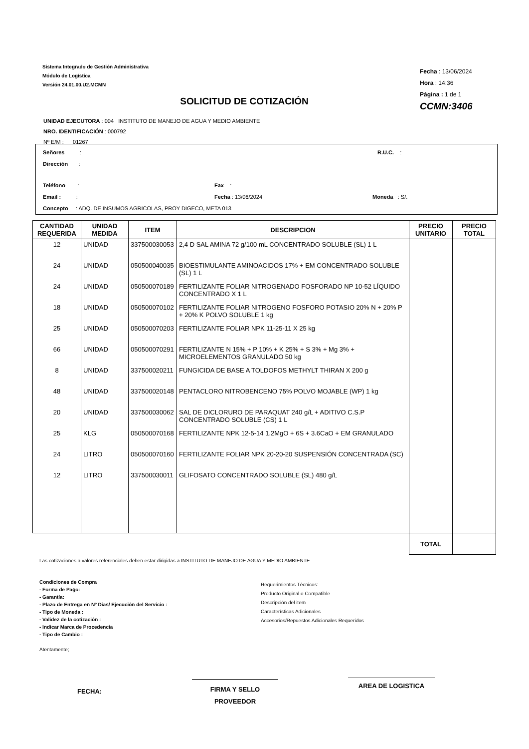Sistema Integrado de Gestión Administrativa
Módulo de Logística
Versión 24.01.00.U2.MCMN
Fecha : 13/06/2024
Hora : 14:36
Página : 1 de 1
CCMN:3406
SOLICITUD DE COTIZACIÓN
UNIDAD EJECUTORA : 004 INSTITUTO DE MANEJO DE AGUA Y MEDIO AMBIENTE
NRO. IDENTIFICACIÓN : 000792
Nº E/M : 01267
Señores : R.U.C. :
Dirección :
Teléfono : Fax :
Email : : Fecha : 13/06/2024 Moneda : S/.
Concepto : ADQ. DE INSUMOS AGRICOLAS, PROY DIGECO, META 013
| CANTIDAD REQUERIDA | UNIDAD MEDIDA | ITEM | DESCRIPCION | PRECIO UNITARIO | PRECIO TOTAL |
| --- | --- | --- | --- | --- | --- |
| 12 | UNIDAD | 337500030053 | 2,4 D SAL AMINA 72 g/100 mL CONCENTRADO SOLUBLE (SL) 1 L | | |
| 24 | UNIDAD | 050500040035 | BIOESTIMULANTE AMINOACIDOS 17% + EM CONCENTRADO SOLUBLE (SL) 1 L | | |
| 24 | UNIDAD | 050500070189 | FERTILIZANTE FOLIAR NITROGENADO FOSFORADO NP 10-52 LÍQUIDO CONCENTRADO X 1 L | | |
| 18 | UNIDAD | 050500070102 | FERTILIZANTE FOLIAR NITROGENO FOSFORO POTASIO 20% N + 20% P + 20% K POLVO SOLUBLE 1 kg | | |
| 25 | UNIDAD | 050500070203 | FERTILIZANTE FOLIAR NPK 11-25-11 X 25 kg | | |
| 66 | UNIDAD | 050500070291 | FERTILIZANTE N 15% + P 10% + K 25% + S 3% + Mg 3% + MICROELEMENTOS GRANULADO 50 kg | | |
| 8 | UNIDAD | 337500020211 | FUNGICIDA DE BASE A TOLDOFOS METHYLT THIRAN X 200 g | | |
| 48 | UNIDAD | 337500020148 | PENTACLORO NITROBENCENO 75% POLVO MOJABLE (WP) 1 kg | | |
| 20 | UNIDAD | 337500030062 | SAL DE DICLORURO DE PARAQUAT 240 g/L + ADITIVO C.S.P CONCENTRADO SOLUBLE (CS) 1 L | | |
| 25 | KLG | 050500070168 | FERTILIZANTE NPK 12-5-14 1.2MgO + 6S + 3.6CaO + EM GRANULADO | | |
| 24 | LITRO | 050500070160 | FERTILIZANTE FOLIAR NPK 20-20-20 SUSPENSIÓN CONCENTRADA (SC) | | |
| 12 | LITRO | 337500030011 | GLIFOSATO CONCENTRADO SOLUBLE (SL) 480 g/L | | |
| | | | | TOTAL | |
Las cotizaciones a valores referenciales deben estar dirigidas a INSTITUTO DE MANEJO DE AGUA Y MEDIO AMBIENTE
Condiciones de Compra
- Forma de Pago:
- Garantía:
- Plazo de Entrega en Nº Dias/ Ejecución del Servicio :
- Tipo de Moneda :
- Validez de la cotización :
- Indicar Marca de Procedencia
- Tipo de Cambio :
Requerimientos Técnicos:
Producto Original o Compatible
Descripción del item
Características Adicionales
Accesorios/Repuestos Adicionales Requeridos
Atentamente;
FECHA:
FIRMA Y SELLO
PROVEEDOR
AREA DE LOGISTICA